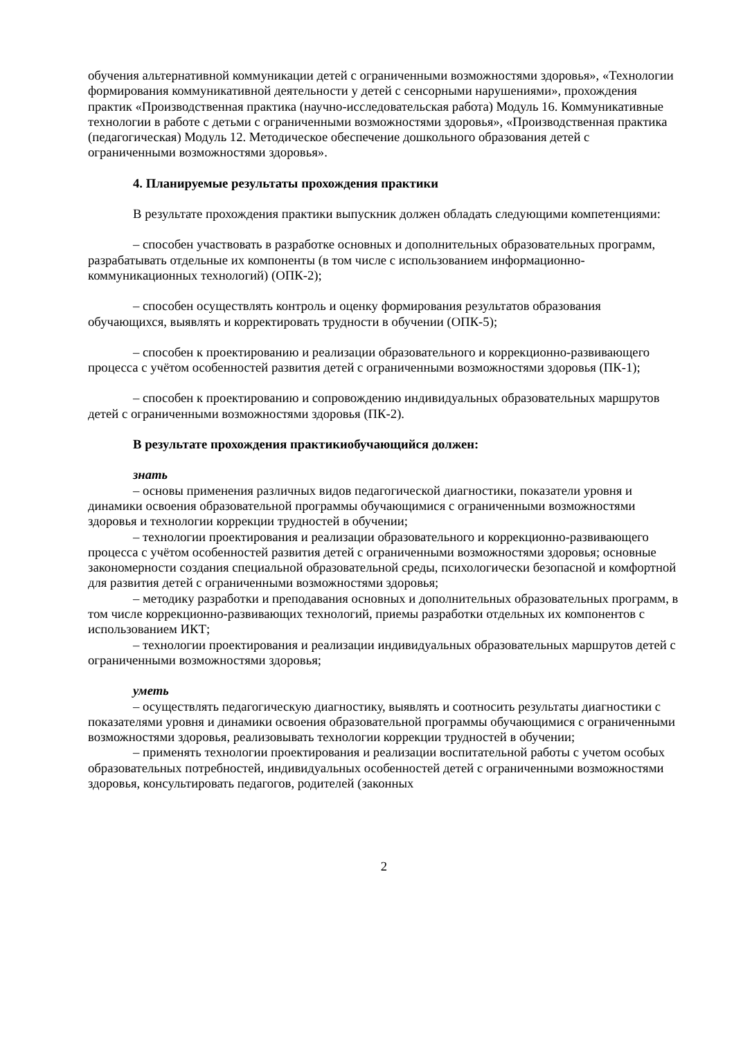обучения альтернативной коммуникации детей с ограниченными возможностями здоровья», «Технологии формирования коммуникативной деятельности у детей с сенсорными нарушениями», прохождения практик «Производственная практика (научно-исследовательская работа) Модуль 16. Коммуникативные технологии в работе с детьми с ограниченными возможностями здоровья», «Производственная практика (педагогическая) Модуль 12. Методическое обеспечение дошкольного образования детей с ограниченными возможностями здоровья».
4. Планируемые результаты прохождения практики
В результате прохождения практики выпускник должен обладать следующими компетенциями:
– способен участвовать в разработке основных и дополнительных образовательных программ, разрабатывать отдельные их компоненты (в том числе с использованием информационно-коммуникационных технологий) (ОПК-2);
– способен осуществлять контроль и оценку формирования результатов образования обучающихся, выявлять и корректировать трудности в обучении (ОПК-5);
– способен к проектированию и реализации образовательного и коррекционно-развивающего процесса с учётом особенностей развития детей с ограниченными возможностями здоровья (ПК-1);
– способен к проектированию и сопровождению индивидуальных образовательных маршрутов детей с ограниченными возможностями здоровья (ПК-2).
В результате прохождения практикиобучающийся должен:
знать
– основы применения различных видов педагогической диагностики, показатели уровня и динамики освоения образовательной программы обучающимися с ограниченными возможностями здоровья и технологии коррекции трудностей в обучении;
– технологии проектирования и реализации образовательного и коррекционно-развивающего процесса с учётом особенностей развития детей с ограниченными возможностями здоровья; основные закономерности создания специальной образовательной среды, психологически безопасной и комфортной для развития детей с ограниченными возможностями здоровья;
– методику разработки и преподавания основных и дополнительных образовательных программ, в том числе коррекционно-развивающих технологий, приемы разработки отдельных их компонентов с использованием ИКТ;
– технологии проектирования и реализации индивидуальных образовательных маршрутов детей с ограниченными возможностями здоровья;
уметь
– осуществлять педагогическую диагностику, выявлять и соотносить результаты диагностики с показателями уровня и динамики освоения образовательной программы обучающимися с ограниченными возможностями здоровья, реализовывать технологии коррекции трудностей в обучении;
– применять технологии проектирования и реализации воспитательной работы с учетом особых образовательных потребностей, индивидуальных особенностей детей с ограниченными возможностями здоровья, консультировать педагогов, родителей (законных
2